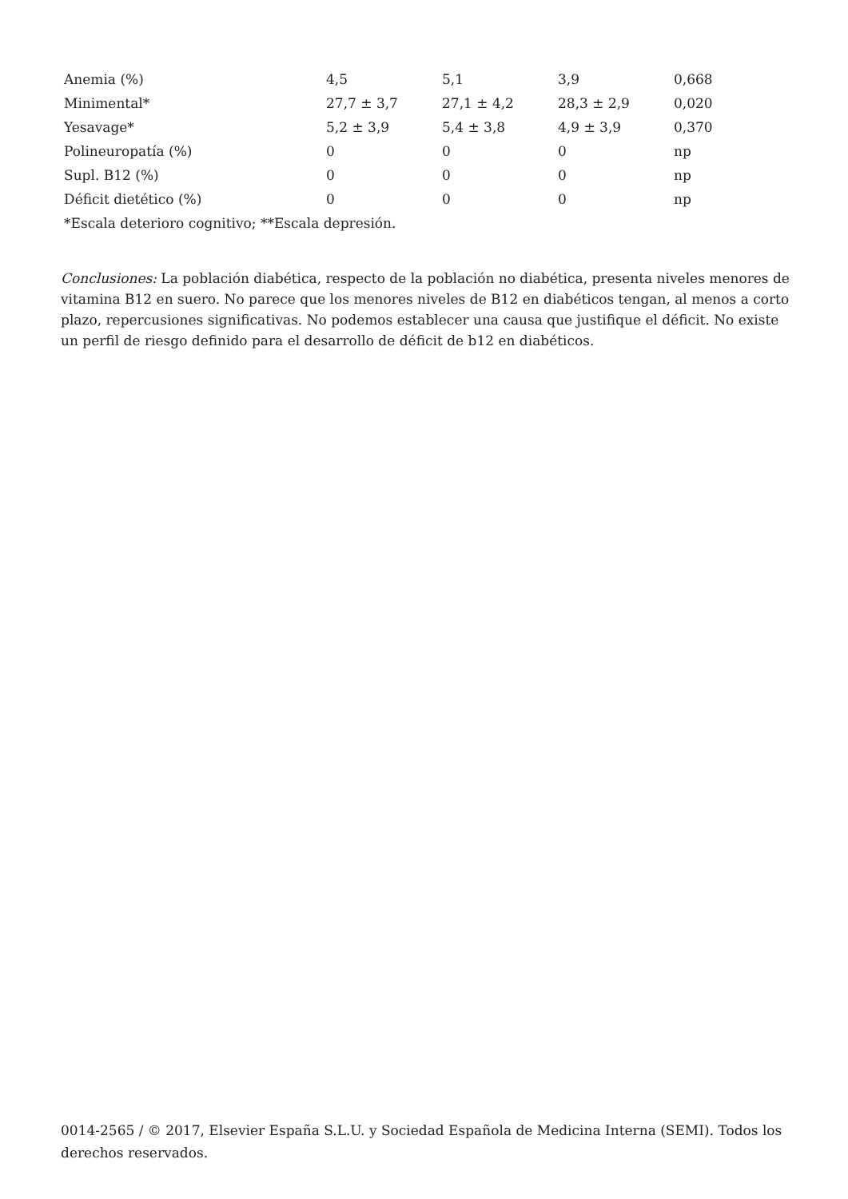| Anemia (%) | 4,5 | 5,1 | 3,9 | 0,668 |
| Minimental* | 27,7 ± 3,7 | 27,1 ± 4,2 | 28,3 ± 2,9 | 0,020 |
| Yesavage* | 5,2 ± 3,9 | 5,4 ± 3,8 | 4,9 ± 3,9 | 0,370 |
| Polineuropatía (%) | 0 | 0 | 0 | np |
| Supl. B12 (%) | 0 | 0 | 0 | np |
| Déficit dietético (%) | 0 | 0 | 0 | np |
| *Escala deterioro cognitivo; **Escala depresión. | | | | |
Conclusiones: La población diabética, respecto de la población no diabética, presenta niveles menores de vitamina B12 en suero. No parece que los menores niveles de B12 en diabéticos tengan, al menos a corto plazo, repercusiones significativas. No podemos establecer una causa que justifique el déficit. No existe un perfil de riesgo definido para el desarrollo de déficit de b12 en diabéticos.
0014-2565 / © 2017, Elsevier España S.L.U. y Sociedad Española de Medicina Interna (SEMI). Todos los derechos reservados.